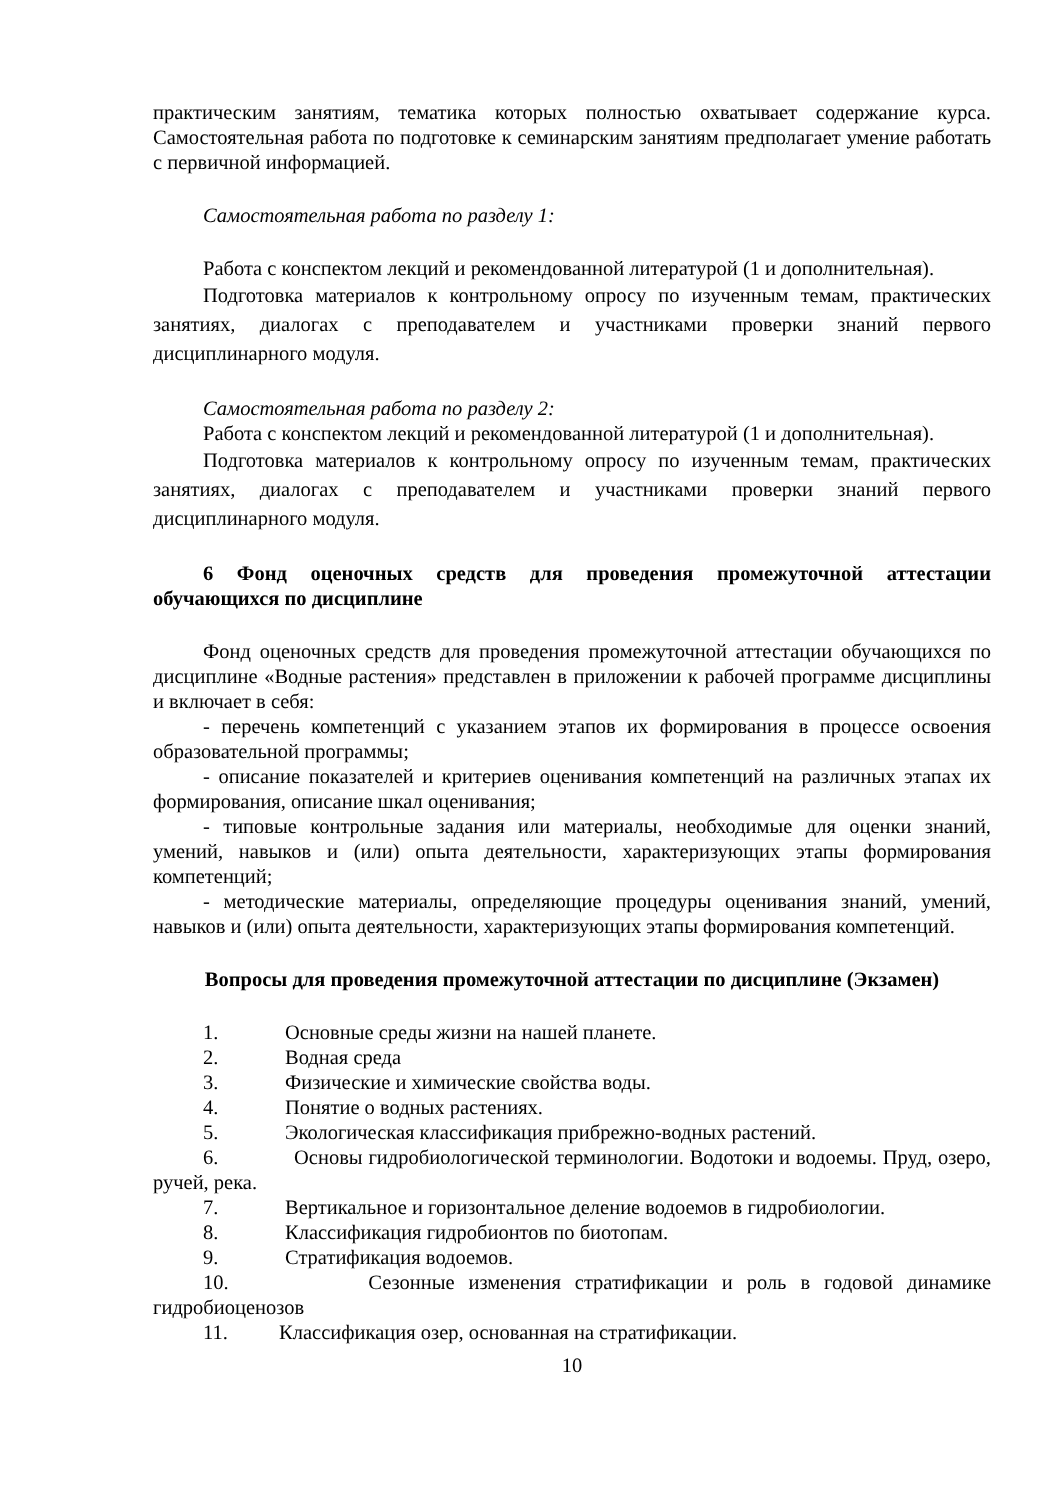практическим занятиям, тематика которых полностью охватывает содержание курса. Самостоятельная работа по подготовке к семинарским занятиям предполагает умение работать с первичной информацией.
Самостоятельная работа по разделу 1:
Работа с конспектом лекций и рекомендованной литературой (1 и дополнительная).
Подготовка материалов к контрольному опросу по изученным темам, практических занятиях, диалогах с преподавателем и участниками проверки знаний первого дисциплинарного модуля.
Самостоятельная работа по разделу 2:
Работа с конспектом лекций и рекомендованной литературой (1 и дополнительная).
Подготовка материалов к контрольному опросу по изученным темам, практических занятиях, диалогах с преподавателем и участниками проверки знаний первого дисциплинарного модуля.
6 Фонд оценочных средств для проведения промежуточной аттестации обучающихся по дисциплине
Фонд оценочных средств для проведения промежуточной аттестации обучающихся по дисциплине «Водные растения» представлен в приложении к рабочей программе дисциплины и включает в себя:
- перечень компетенций с указанием этапов их формирования в процессе освоения образовательной программы;
- описание показателей и критериев оценивания компетенций на различных этапах их формирования, описание шкал оценивания;
- типовые контрольные задания или материалы, необходимые для оценки знаний, умений, навыков и (или) опыта деятельности, характеризующих этапы формирования компетенций;
- методические материалы, определяющие процедуры оценивания знаний, умений, навыков и (или) опыта деятельности, характеризующих этапы формирования компетенций.
Вопросы для проведения промежуточной аттестации по дисциплине (Экзамен)
1. Основные среды жизни на нашей планете.
2. Водная среда
3. Физические и химические свойства воды.
4. Понятие о водных растениях.
5. Экологическая классификация прибрежно-водных растений.
6. Основы гидробиологической терминологии. Водотоки и водоемы. Пруд, озеро, ручей, река.
7. Вертикальное и горизонтальное деление водоемов в гидробиологии.
8. Классификация гидробионтов по биотопам.
9. Стратификация водоемов.
10. Сезонные изменения стратификации и роль в годовой динамике гидробиоценозов
11. Классификация озер, основанная на стратификации.
10